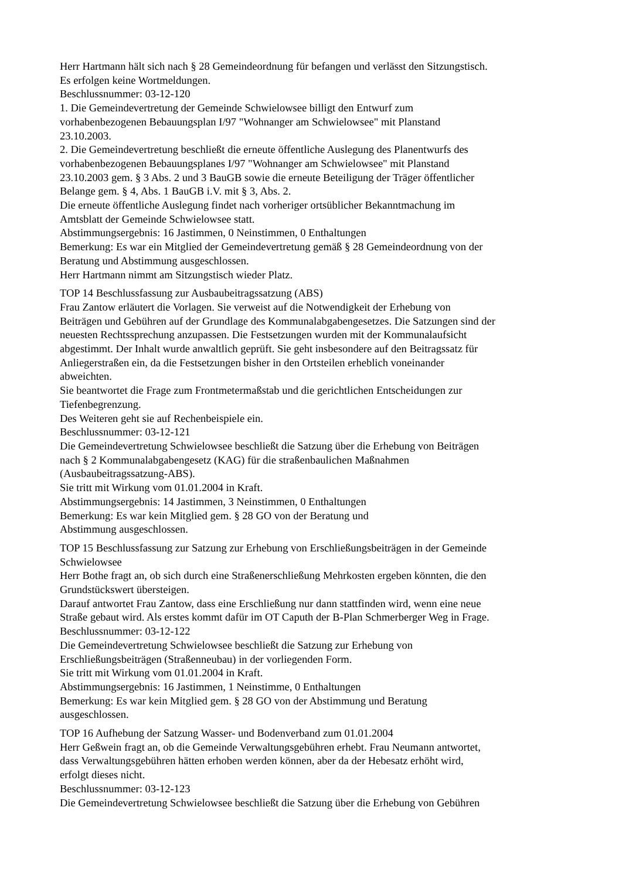Herr Hartmann hält sich nach § 28 Gemeindeordnung für befangen und verlässt den Sitzungstisch.
Es erfolgen keine Wortmeldungen.
Beschlussnummer: 03-12-120
1. Die Gemeindevertretung der Gemeinde Schwielowsee billigt den Entwurf zum
vorhabenbezogenen Bebauungsplan I/97 "Wohnanger am Schwielowsee" mit Planstand
23.10.2003.
2. Die Gemeindevertretung beschließt die erneute öffentliche Auslegung des Planentwurfs des
vorhabenbezogenen Bebauungsplanes I/97 "Wohnanger am Schwielowsee" mit Planstand
23.10.2003 gem. § 3 Abs. 2 und 3 BauGB sowie die erneute Beteiligung der Träger öffentlicher
Belange gem. § 4, Abs. 1 BauGB i.V. mit § 3, Abs. 2.
Die erneute öffentliche Auslegung findet nach vorheriger ortsüblicher Bekanntmachung im
Amtsblatt der Gemeinde Schwielowsee statt.
Abstimmungsergebnis: 16 Jastimmen, 0 Neinstimmen, 0 Enthaltungen
Bemerkung: Es war ein Mitglied der Gemeindevertretung gemäß § 28 Gemeindeordnung von der
Beratung und Abstimmung ausgeschlossen.
Herr Hartmann nimmt am Sitzungstisch wieder Platz.
TOP 14 Beschlussfassung zur Ausbaubeitragssatzung (ABS)
Frau Zantow erläutert die Vorlagen. Sie verweist auf die Notwendigkeit der Erhebung von
Beiträgen und Gebühren auf der Grundlage des Kommunalabgabengesetzes. Die Satzungen sind der
neuesten Rechtssprechung anzupassen. Die Festsetzungen wurden mit der Kommunalaufsicht
abgestimmt. Der Inhalt wurde anwaltlich geprüft. Sie geht insbesondere auf den Beitragssatz für
Anliegerstraßen ein, da die Festsetzungen bisher in den Ortsteilen erheblich voneinander
abweichten.
Sie beantwortet die Frage zum Frontmetermaßstab und die gerichtlichen Entscheidungen zur
Tiefenbegrenzung.
Des Weiteren geht sie auf Rechenbeispiele ein.
Beschlussnummer: 03-12-121
Die Gemeindevertretung Schwielowsee beschließt die Satzung über die Erhebung von Beiträgen
nach § 2 Kommunalabgabengesetz (KAG) für die straßenbaulichen Maßnahmen
(Ausbaubeitragssatzung-ABS).
Sie tritt mit Wirkung vom 01.01.2004 in Kraft.
Abstimmungsergebnis: 14 Jastimmen, 3 Neinstimmen, 0 Enthaltungen
Bemerkung: Es war kein Mitglied gem. § 28 GO von der Beratung und
Abstimmung ausgeschlossen.
TOP 15 Beschlussfassung zur Satzung zur Erhebung von Erschließungsbeiträgen in der Gemeinde
Schwielowsee
Herr Bothe fragt an, ob sich durch eine Straßenerschließung Mehrkosten ergeben könnten, die den
Grundstückswert übersteigen.
Darauf antwortet Frau Zantow, dass eine Erschließung nur dann stattfinden wird, wenn eine neue
Straße gebaut wird. Als erstes kommt dafür im OT Caputh der B-Plan Schmerberger Weg in Frage.
Beschlussnummer: 03-12-122
Die Gemeindevertretung Schwielowsee beschließt die Satzung zur Erhebung von
Erschließungsbeiträgen (Straßenneubau) in der vorliegenden Form.
Sie tritt mit Wirkung vom 01.01.2004 in Kraft.
Abstimmungsergebnis: 16 Jastimmen, 1 Neinstimme, 0 Enthaltungen
Bemerkung: Es war kein Mitglied gem. § 28 GO von der Abstimmung und Beratung
ausgeschlossen.
TOP 16 Aufhebung der Satzung Wasser- und Bodenverband zum 01.01.2004
Herr Geßwein fragt an, ob die Gemeinde Verwaltungsgebühren erhebt. Frau Neumann antwortet,
dass Verwaltungsgebühren hätten erhoben werden können, aber da der Hebesatz erhöht wird,
erfolgt dieses nicht.
Beschlussnummer: 03-12-123
Die Gemeindevertretung Schwielowsee beschließt die Satzung über die Erhebung von Gebühren